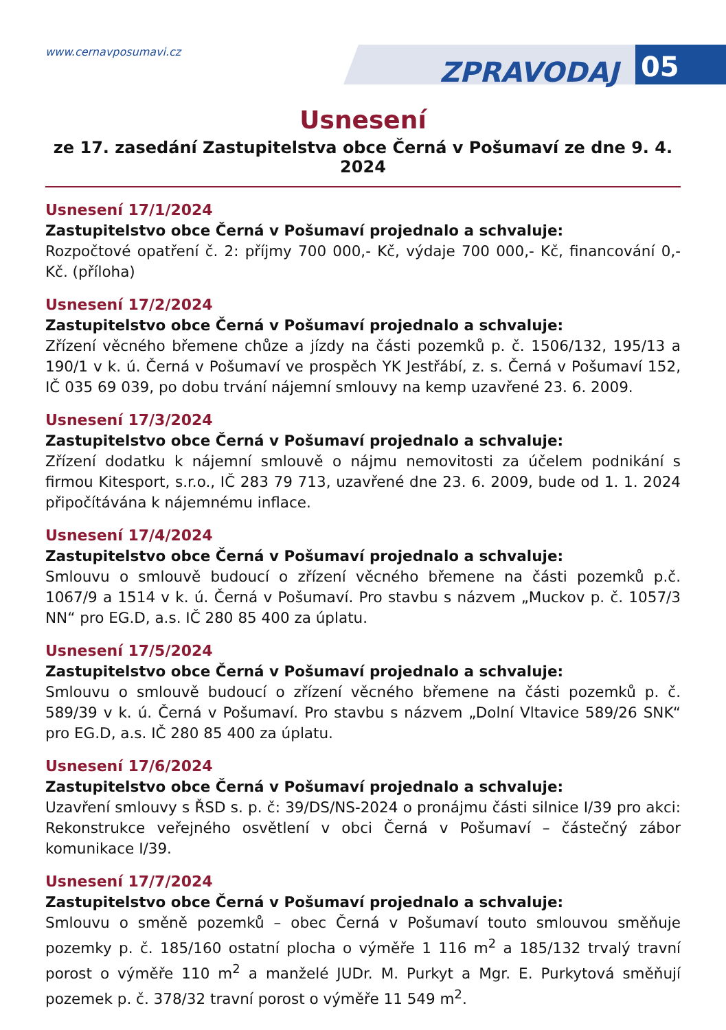www.cernavposumavi.cz
ZPRAVODAJ 05
Usnesení
ze 17. zasedání Zastupitelstva obce Černá v Pošumaví ze dne 9. 4. 2024
Usnesení 17/1/2024
Zastupitelstvo obce Černá v Pošumaví projednalo a schvaluje:
Rozpočtové opatření č. 2: příjmy 700 000,- Kč, výdaje 700 000,- Kč, financování 0,- Kč. (příloha)
Usnesení 17/2/2024
Zastupitelstvo obce Černá v Pošumaví projednalo a schvaluje:
Zřízení věcného břemene chůze a jízdy na části pozemků p. č. 1506/132, 195/13 a 190/1 v k. ú. Černá v Pošumaví ve prospěch YK Jestřábí, z. s. Černá v Pošumaví 152, IČ 035 69 039, po dobu trvání nájemní smlouvy na kemp uzavřené 23. 6. 2009.
Usnesení 17/3/2024
Zastupitelstvo obce Černá v Pošumaví projednalo a schvaluje:
Zřízení dodatku k nájemní smlouvě o nájmu nemovitosti za účelem podnikání s firmou Kitesport, s.r.o., IČ 283 79 713, uzavřené dne 23. 6. 2009, bude od 1. 1. 2024 připočítávána k nájemnému inflace.
Usnesení 17/4/2024
Zastupitelstvo obce Černá v Pošumaví projednalo a schvaluje:
Smlouvu o smlouvě budoucí o zřízení věcného břemene na části pozemků p.č. 1067/9 a 1514 v k. ú. Černá v Pošumaví. Pro stavbu s názvem „Muckov p. č. 1057/3 NN“ pro EG.D, a.s. IČ 280 85 400 za úplatu.
Usnesení 17/5/2024
Zastupitelstvo obce Černá v Pošumaví projednalo a schvaluje:
Smlouvu o smlouvě budoucí o zřízení věcného břemene na části pozemků p. č. 589/39 v k. ú. Černá v Pošumaví. Pro stavbu s názvem „Dolní Vltavice 589/26 SNK“ pro EG.D, a.s. IČ 280 85 400 za úplatu.
Usnesení 17/6/2024
Zastupitelstvo obce Černá v Pošumaví projednalo a schvaluje:
Uzavření smlouvy s ŘSD s. p. č: 39/DS/NS-2024 o pronájmu části silnice I/39 pro akci: Rekonstrukce veřejného osvětlení v obci Černá v Pošumaví – částečný zábor komunikace I/39.
Usnesení 17/7/2024
Zastupitelstvo obce Černá v Pošumaví projednalo a schvaluje:
Smlouvu o směně pozemků – obec Černá v Pošumaví touto smlouvou směňuje pozemky p. č. 185/160 ostatní plocha o výměře 1 116 m<sup>2</sup> a 185/132 trvalý travní porost o výměře 110 m<sup>2</sup> a manželé JUDr. M. Purkyt a Mgr. E. Purkytová směňují pozemek p. č. 378/32 travní porost o výměře 11 549 m<sup>2</sup>.